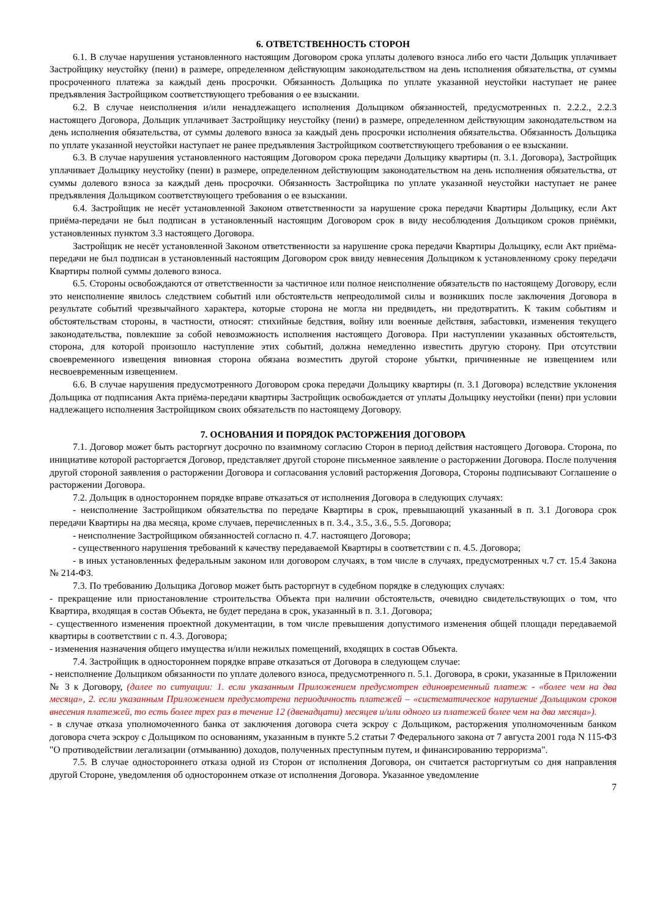6. ОТВЕТСТВЕННОСТЬ СТОРОН
6.1. В случае нарушения установленного настоящим Договором срока уплаты долевого взноса либо его части Дольщик уплачивает Застройщику неустойку (пени) в размере, определенном действующим законодательством на день исполнения обязательства, от суммы просроченного платежа за каждый день просрочки. Обязанность Дольщика по уплате указанной неустойки наступает не ранее предъявления Застройщиком соответствующего требования о ее взыскании.
6.2. В случае неисполнения и/или ненадлежащего исполнения Дольщиком обязанностей, предусмотренных п. 2.2.2., 2.2.3 настоящего Договора, Дольщик уплачивает Застройщику неустойку (пени) в размере, определенном действующим законодательством на день исполнения обязательства, от суммы долевого взноса за каждый день просрочки исполнения обязательства. Обязанность Дольщика по уплате указанной неустойки наступает не ранее предъявления Застройщиком соответствующего требования о ее взыскании.
6.3. В случае нарушения установленного настоящим Договором срока передачи Дольщику квартиры (п. 3.1. Договора), Застройщик уплачивает Дольщику неустойку (пени) в размере, определенном действующим законодательством на день исполнения обязательства, от суммы долевого взноса за каждый день просрочки. Обязанность Застройщика по уплате указанной неустойки наступает не ранее предъявления Дольщиком соответствующего требования о ее взыскании.
6.4. Застройщик не несёт установленной Законом ответственности за нарушение срока передачи Квартиры Дольщику, если Акт приёма-передачи не был подписан в установленный настоящим Договором срок в виду несоблюдения Дольщиком сроков приёмки, установленных пунктом 3.3 настоящего Договора.
Застройщик не несёт установленной Законом ответственности за нарушение срока передачи Квартиры Дольщику, если Акт приёма-передачи не был подписан в установленный настоящим Договором срок ввиду невнесения Дольщиком к установленному сроку передачи Квартиры полной суммы долевого взноса.
6.5. Стороны освобождаются от ответственности за частичное или полное неисполнение обязательств по настоящему Договору, если это неисполнение явилось следствием событий или обстоятельств непреодолимой силы и возникших после заключения Договора в результате событий чрезвычайного характера, которые сторона не могла ни предвидеть, ни предотвратить. К таким событиям и обстоятельствам стороны, в частности, относят: стихийные бедствия, войну или военные действия, забастовки, изменения текущего законодательства, повлекшие за собой невозможность исполнения настоящего Договора. При наступлении указанных обстоятельств, сторона, для которой произошло наступление этих событий, должна немедленно известить другую сторону. При отсутствии своевременного извещения виновная сторона обязана возместить другой стороне убытки, причиненные не извещением или несвоевременным извещением.
6.6. В случае нарушения предусмотренного Договором срока передачи Дольщику квартиры (п. 3.1 Договора) вследствие уклонения Дольщика от подписания Акта приёма-передачи квартиры Застройщик освобождается от уплаты Дольщику неустойки (пени) при условии надлежащего исполнения Застройщиком своих обязательств по настоящему Договору.
7. ОСНОВАНИЯ И ПОРЯДОК РАСТОРЖЕНИЯ ДОГОВОРА
7.1. Договор может быть расторгнут досрочно по взаимному согласию Сторон в период действия настоящего Договора. Сторона, по инициативе которой расторгается Договор, представляет другой стороне письменное заявление о расторжении Договора. После получения другой стороной заявления о расторжении Договора и согласования условий расторжения Договора, Стороны подписывают Соглашение о расторжении Договора.
7.2. Дольщик в одностороннем порядке вправе отказаться от исполнения Договора в следующих случаях:
- неисполнение Застройщиком обязательства по передаче Квартиры в срок, превышающий указанный в п. 3.1 Договора срок передачи Квартиры на два месяца, кроме случаев, перечисленных в п. 3.4., 3.5., 3.6., 5.5. Договора;
- неисполнение Застройщиком обязанностей согласно п. 4.7. настоящего Договора;
- существенного нарушения требований к качеству передаваемой Квартиры в соответствии с п. 4.5. Договора;
- в иных установленных федеральным законом или договором случаях, в том числе в случаях, предусмотренных ч.7 ст. 15.4 Закона № 214-ФЗ.
7.3. По требованию Дольщика Договор может быть расторгнут в судебном порядке в следующих случаях:
- прекращение или приостановление строительства Объекта при наличии обстоятельств, очевидно свидетельствующих о том, что Квартира, входящая в состав Объекта, не будет передана в срок, указанный в п. 3.1. Договора;
- существенного изменения проектной документации, в том числе превышения допустимого изменения общей площади передаваемой квартиры в соответствии с п. 4.3. Договора;
- изменения назначения общего имущества и/или нежилых помещений, входящих в состав Объекта.
7.4. Застройщик в одностороннем порядке вправе отказаться от Договора в следующем случае:
- неисполнение Дольщиком обязанности по уплате долевого взноса, предусмотренного п. 5.1. Договора, в сроки, указанные в Приложении № 3 к Договору, (далее по ситуации: 1. если указанным Приложением предусмотрен единовременный платеж - «более чем на два месяца», 2. если указанным Приложением предусмотрена периодичность платежей – «систематическое нарушение Дольщиком сроков внесения платежей, то есть более трех раз в течение 12 (двенадцати) месяцев и/или одного из платежей более чем на два месяца»).
- в случае отказа уполномоченного банка от заключения договора счета эскроу с Дольщиком, расторжения уполномоченным банком договора счета эскроу с Дольщиком по основаниям, указанным в пункте 5.2 статьи 7 Федерального закона от 7 августа 2001 года N 115-ФЗ "О противодействии легализации (отмыванию) доходов, полученных преступным путем, и финансированию терроризма".
7.5. В случае одностороннего отказа одной из Сторон от исполнения Договора, он считается расторгнутым со дня направления другой Стороне, уведомления об одностороннем отказе от исполнения Договора. Указанное уведомление
7